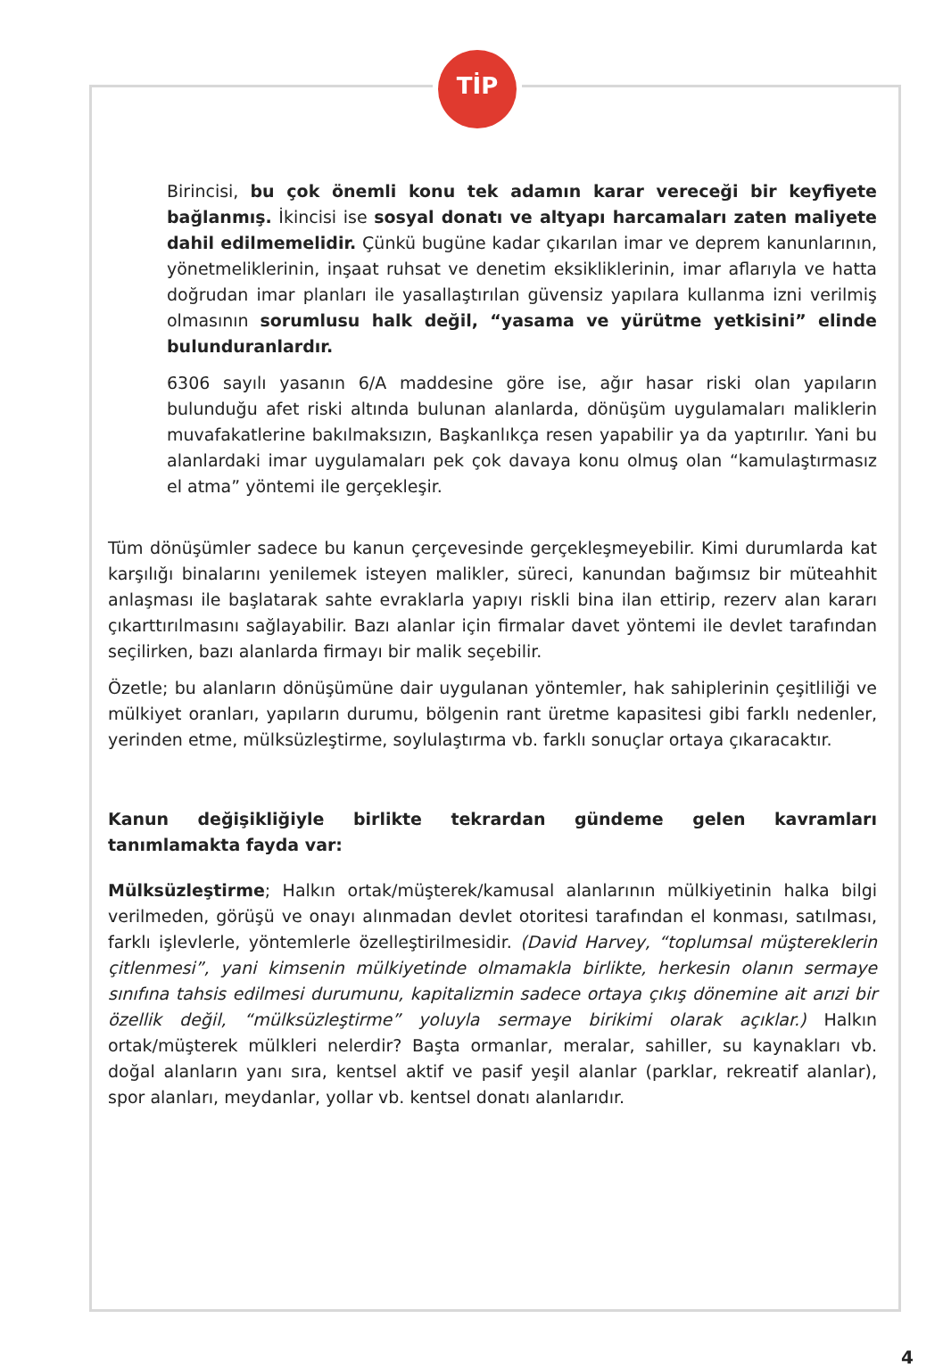TİP
Birincisi, bu çok önemli konu tek adamın karar vereceği bir keyfiyete bağlanmış. İkincisi ise sosyal donatı ve altyapı harcamaları zaten maliyete dahil edilmemelidir. Çünkü bugüne kadar çıkarılan imar ve deprem kanunlarının, yönetmeliklerinin, inşaat ruhsat ve denetim eksikliklerinin, imar aflarıyla ve hatta doğrudan imar planları ile yasallaştırılan güvensiz yapılara kullanma izni verilmiş olmasının sorumlusu halk değil, “yasama ve yürütme yetkisini” elinde bulunduranlardır.
6306 sayılı yasanın 6/A maddesine göre ise, ağır hasar riski olan yapıların bulunduğu afet riski altında bulunan alanlarda, dönüşüm uygulamaları maliklerin muvafakatlerine bakılmaksızın, Başkanlıkça resen yapabilir ya da yaptırılır. Yani bu alanlardaki imar uygulamaları pek çok davaya konu olmuş olan “kamulaştırmasız el atma” yöntemi ile gerçekleşir.
Tüm dönüşümler sadece bu kanun çerçevesinde gerçekleşmeyebilir. Kimi durumlarda kat karşılığı binalarını yenilemek isteyen malikler, süreci, kanundan bağımsız bir müteahhit anlaşması ile başlatarak sahte evraklarla yapıyı riskli bina ilan ettirip, rezerv alan kararı çıkarttırılmasını sağlayabilir. Bazı alanlar için firmalar davet yöntemi ile devlet tarafından seçilirken, bazı alanlarda firmayı bir malik seçebilir.
Özetle; bu alanların dönüşümüne dair uygulanan yöntemler, hak sahiplerinin çeşitliliği ve mülkiyet oranları, yapıların durumu, bölgenin rant üretme kapasitesi gibi farklı nedenler, yerinden etme, mülksüzleştirme, soylulaştırma vb. farklı sonuçlar ortaya çıkaracaktır.
Kanun değişikliğiyle birlikte tekrardan gündeme gelen kavramları tanımlamakta fayda var:
Mülksüzleştirme; Halkın ortak/müşterek/kamusal alanlarının mülkiyetinin halka bilgi verilmeden, görüşü ve onayı alınmadan devlet otoritesi tarafından el konması, satılması, farklı işlevlerle, yöntemlerle özelleştirilmesidir. (David Harvey, “toplumsal müştereklerin çitlenmesi”, yani kimsenin mülkiyetinde olmamakla birlikte, herkesin olanın sermaye sınıfına tahsis edilmesi durumunu, kapitalizmin sadece ortaya çıkış dönemine ait arızi bir özellik değil, “mülksüzleştirme” yoluyla sermaye birikimi olarak açıklar.) Halkın ortak/müşterek mülkleri nelerdir? Başta ormanlar, meralar, sahiller, su kaynakları vb. doğal alanların yanı sıra, kentsel aktif ve pasif yeşil alanlar (parklar, rekreatif alanlar), spor alanları, meydanlar, yollar vb. kentsel donatı alanlarıdır.
4